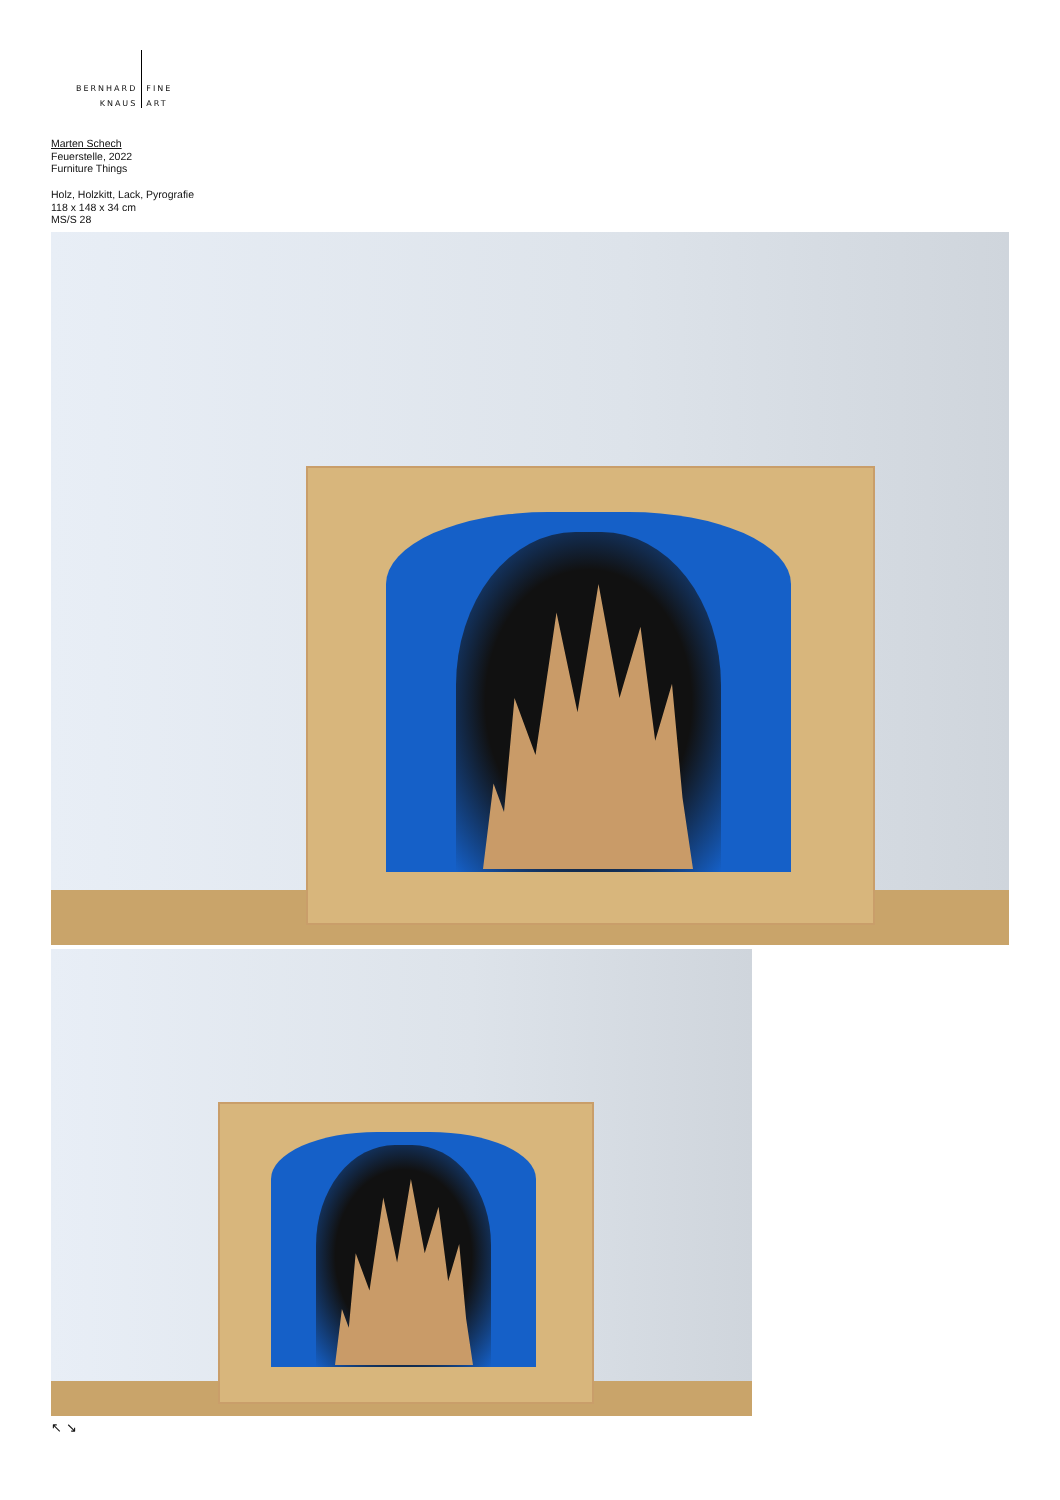BERNHARD
KNAUS
FINE
ART
Marten Schech
Feuerstelle, 2022
Furniture Things
Holz, Holzkitt, Lack, Pyrografie
118 x 148 x 34 cm
MS/S 28
↖ ↘